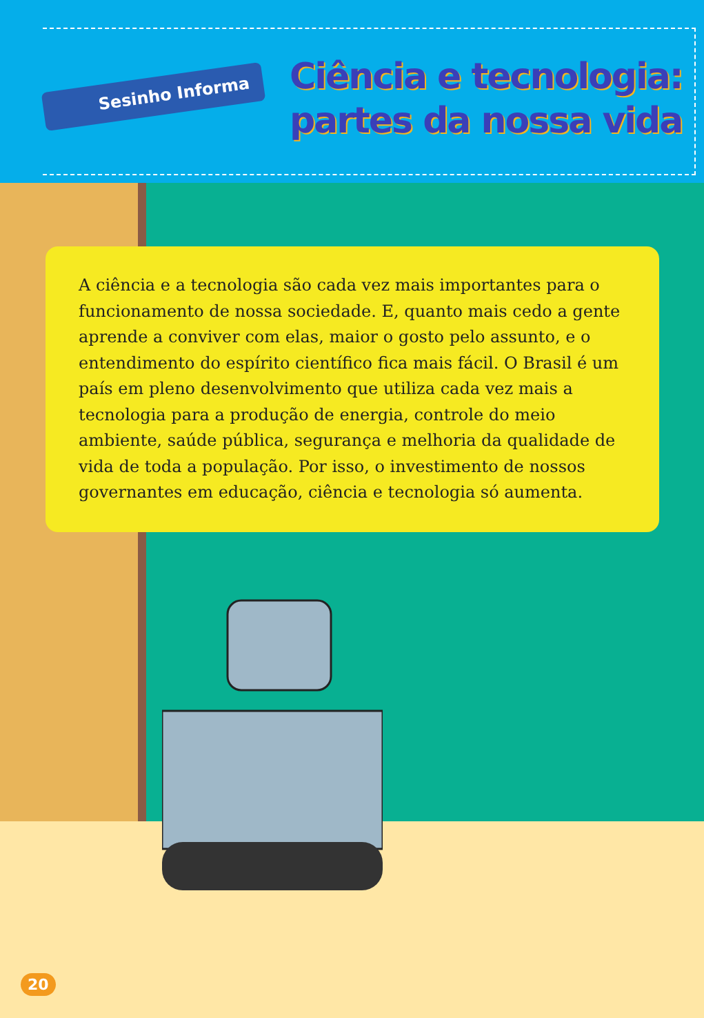Sesinho Informa
Ciência e tecnologia:
partes da nossa vida
A ciência e a tecnologia são cada vez mais importantes para o funcionamento de nossa sociedade. E, quanto mais cedo a gente aprende a conviver com elas, maior o gosto pelo assunto, e o entendimento do espírito científico fica mais fácil. O Brasil é um país em pleno desenvolvimento que utiliza cada vez mais a tecnologia para a produção de energia, controle do meio ambiente, saúde pública, segurança e melhoria da qualidade de vida de toda a população. Por isso, o investimento de nossos governantes em educação, ciência e tecnologia só aumenta.
20